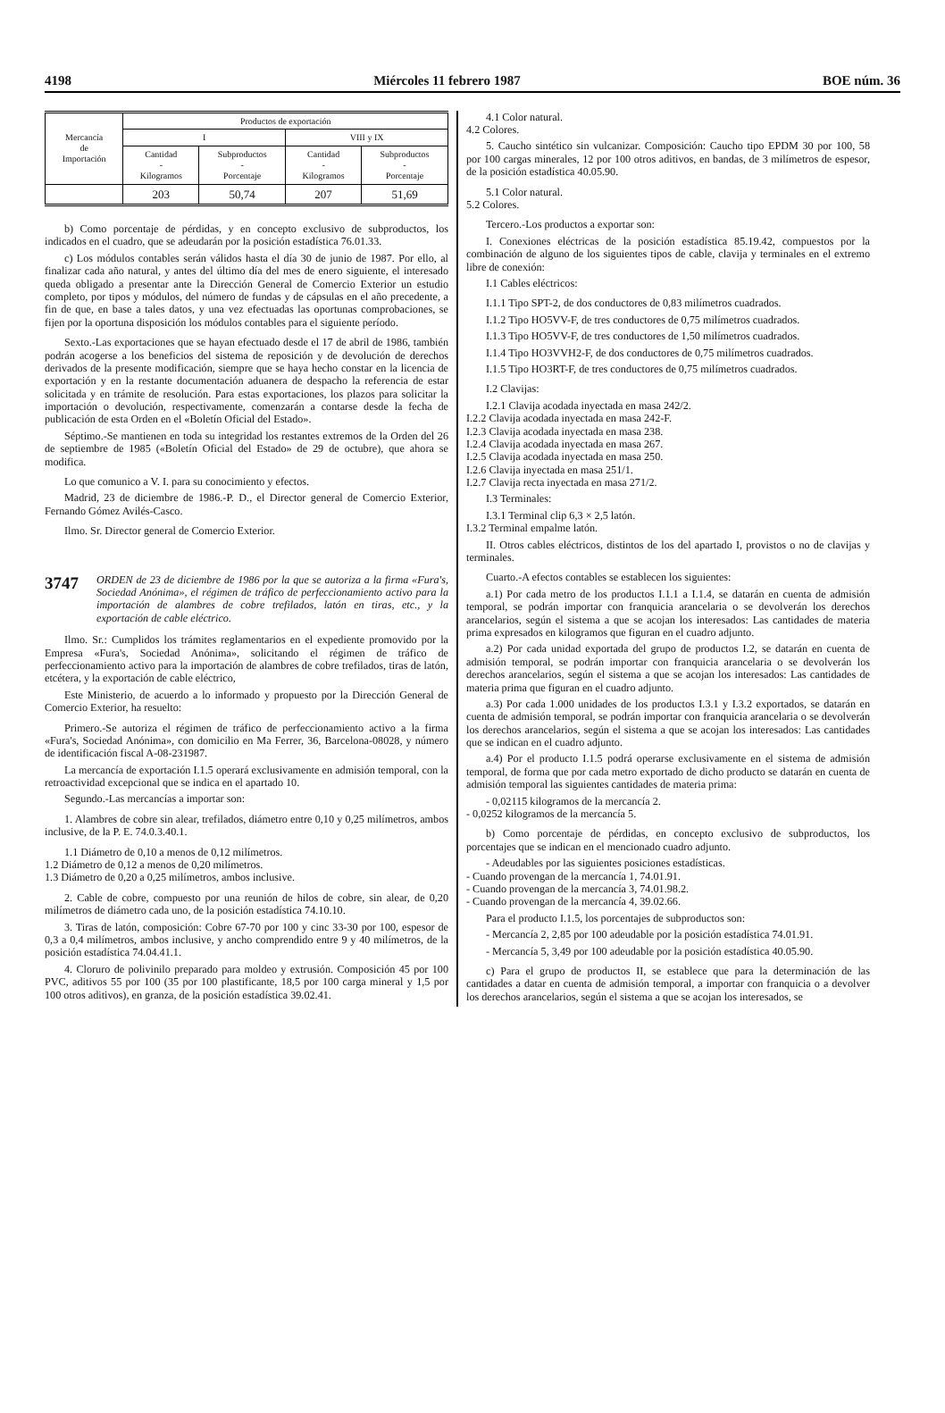4198 Miércoles 11 febrero 1987 BOE núm. 36
| Mercancía de Importación | Productos de exportación | | | |
| --- | --- | --- | --- | --- |
| | I | | VIII y IX | |
| | Cantidad - Kilogramos | Subproductos - Porcentaje | Cantidad - Kilogramos | Subproductos - Porcentaje |
| | 203 | 50,74 | 207 | 51,69 |
b) Como porcentaje de pérdidas, y en concepto exclusivo de subproductos, los indicados en el cuadro, que se adeudarán por la posición estadística 76.01.33.
c) Los módulos contables serán válidos hasta el día 30 de junio de 1987. Por ello, al finalizar cada año natural, y antes del último día del mes de enero siguiente, el interesado queda obligado a presentar ante la Dirección General de Comercio Exterior un estudio completo, por tipos y módulos, del número de fundas y de cápsulas en el año precedente, a fin de que, en base a tales datos, y una vez efectuadas las oportunas comprobaciones, se fijen por la oportuna disposición los módulos contables para el siguiente período.
Sexto.-Las exportaciones que se hayan efectuado desde el 17 de abril de 1986, también podrán acogerse a los beneficios del sistema de reposición y de devolución de derechos derivados de la presente modificación, siempre que se haya hecho constar en la licencia de exportación y en la restante documentación aduanera de despacho la referencia de estar solicitada y en trámite de resolución. Para estas exportaciones, los plazos para solicitar la importación o devolución, respectivamente, comenzarán a contarse desde la fecha de publicación de esta Orden en el «Boletín Oficial del Estado».
Séptimo.-Se mantienen en toda su integridad los restantes extremos de la Orden del 26 de septiembre de 1985 («Boletín Oficial del Estado» de 29 de octubre), que ahora se modifica.
Lo que comunico a V. I. para su conocimiento y efectos.
Madrid, 23 de diciembre de 1986.-P. D., el Director general de Comercio Exterior, Fernando Gómez Avilés-Casco.
Ilmo. Sr. Director general de Comercio Exterior.
3747 ORDEN de 23 de diciembre de 1986 por la que se autoriza a la firma «Fura's, Sociedad Anónima», el régimen de tráfico de perfeccionamiento activo para la importación de alambres de cobre trefilados, latón en tiras, etc., y la exportación de cable eléctrico.
Ilmo. Sr.: Cumplidos los trámites reglamentarios en el expediente promovido por la Empresa «Fura's, Sociedad Anónima», solicitando el régimen de tráfico de perfeccionamiento activo para la importación de alambres de cobre trefilados, tiras de latón, etcétera, y la exportación de cable eléctrico,
Este Ministerio, de acuerdo a lo informado y propuesto por la Dirección General de Comercio Exterior, ha resuelto:
Primero.-Se autoriza el régimen de tráfico de perfeccionamiento activo a la firma «Fura's, Sociedad Anónima», con domicilio en Ma Ferrer, 36, Barcelona-08028, y número de identificación fiscal A-08-231987.
La mercancía de exportación I.1.5 operará exclusivamente en admisión temporal, con la retroactividad excepcional que se indica en el apartado 10.
Segundo.-Las mercancías a importar son:
1. Alambres de cobre sin alear, trefilados, diámetro entre 0,10 y 0,25 milímetros, ambos inclusive, de la P. E. 74.0.3.40.1.
1.1 Diámetro de 0,10 a menos de 0,12 milímetros.
1.2 Diámetro de 0,12 a menos de 0,20 milímetros.
1.3 Diámetro de 0,20 a 0,25 milímetros, ambos inclusive.
2. Cable de cobre, compuesto por una reunión de hilos de cobre, sin alear, de 0,20 milímetros de diámetro cada uno, de la posición estadística 74.10.10.
3. Tiras de latón, composición: Cobre 67-70 por 100 y cinc 33-30 por 100, espesor de 0,3 a 0,4 milímetros, ambos inclusive, y ancho comprendido entre 9 y 40 milímetros, de la posición estadística 74.04.41.1.
4. Cloruro de polivinilo preparado para moldeo y extrusión. Composición 45 por 100 PVC, aditivos 55 por 100 (35 por 100 plastificante, 18,5 por 100 carga mineral y 1,5 por 100 otros aditivos), en granza, de la posición estadística 39.02.41.
4.1 Color natural.
4.2 Colores.
5. Caucho sintético sin vulcanizar. Composición: Caucho tipo EPDM 30 por 100, 58 por 100 cargas minerales, 12 por 100 otros aditivos, en bandas, de 3 milímetros de espesor, de la posición estadística 40.05.90.
5.1 Color natural.
5.2 Colores.
Tercero.-Los productos a exportar son:
I. Conexiones eléctricas de la posición estadística 85.19.42, compuestos por la combinación de alguno de los siguientes tipos de cable, clavija y terminales en el extremo libre de conexión:
I.1 Cables eléctricos:
I.1.1 Tipo SPT-2, de dos conductores de 0,83 milímetros cuadrados.
I.1.2 Tipo HO5VV-F, de tres conductores de 0,75 milímetros cuadrados.
I.1.3 Tipo HO5VV-F, de tres conductores de 1,50 milímetros cuadrados.
I.1.4 Tipo HO3VVH2-F, de dos conductores de 0,75 milímetros cuadrados.
I.1.5 Tipo HO3RT-F, de tres conductores de 0,75 milímetros cuadrados.
I.2 Clavijas:
I.2.1 Clavija acodada inyectada en masa 242/2.
I.2.2 Clavija acodada inyectada en masa 242-F.
I.2.3 Clavija acodada inyectada en masa 238.
I.2.4 Clavija acodada inyectada en masa 267.
I.2.5 Clavija acodada inyectada en masa 250.
I.2.6 Clavija inyectada en masa 251/1.
I.2.7 Clavija recta inyectada en masa 271/2.
I.3 Terminales:
I.3.1 Terminal clip 6,3 × 2,5 latón.
I.3.2 Terminal empalme latón.
II. Otros cables eléctricos, distintos de los del apartado I, provistos o no de clavijas y terminales.
Cuarto.-A efectos contables se establecen los siguientes:
a.1) Por cada metro de los productos I.1.1 a I.1.4, se datarán en cuenta de admisión temporal, se podrán importar con franquicia arancelaria o se devolverán los derechos arancelarios, según el sistema a que se acojan los interesados: Las cantidades de materia prima expresados en kilogramos que figuran en el cuadro adjunto.
a.2) Por cada unidad exportada del grupo de productos I.2, se datarán en cuenta de admisión temporal, se podrán importar con franquicia arancelaria o se devolverán los derechos arancelarios, según el sistema a que se acojan los interesados: Las cantidades de materia prima que figuran en el cuadro adjunto.
a.3) Por cada 1.000 unidades de los productos I.3.1 y I.3.2 exportados, se datarán en cuenta de admisión temporal, se podrán importar con franquicia arancelaria o se devolverán los derechos arancelarios, según el sistema a que se acojan los interesados: Las cantidades que se indican en el cuadro adjunto.
a.4) Por el producto I.1.5 podrá operarse exclusivamente en el sistema de admisión temporal, de forma que por cada metro exportado de dicho producto se datarán en cuenta de admisión temporal las siguientes cantidades de materia prima:
- 0,02115 kilogramos de la mercancía 2.
- 0,0252 kilogramos de la mercancía 5.
b) Como porcentaje de pérdidas, en concepto exclusivo de subproductos, los porcentajes que se indican en el mencionado cuadro adjunto.
- Adeudables por las siguientes posiciones estadísticas.
- Cuando provengan de la mercancía 1, 74.01.91.
- Cuando provengan de la mercancía 3, 74.01.98.2.
- Cuando provengan de la mercancía 4, 39.02.66.
Para el producto I.1.5, los porcentajes de subproductos son:
- Mercancía 2, 2,85 por 100 adeudable por la posición estadística 74.01.91.
- Mercancía 5, 3,49 por 100 adeudable por la posición estadística 40.05.90.
c) Para el grupo de productos II, se establece que para la determinación de las cantidades a datar en cuenta de admisión temporal, a importar con franquicia o a devolver los derechos arancelarios, según el sistema a que se acojan los interesados, se